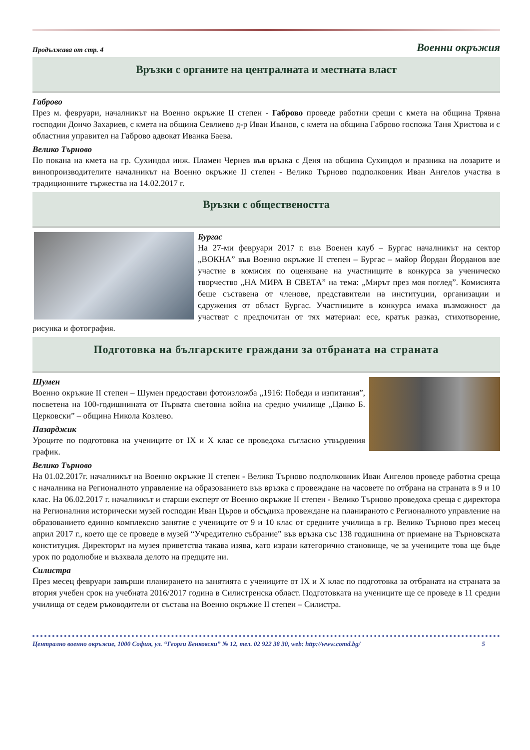Продължава от стр. 4 Военни окръжия
Връзки с органите на централната и местната власт
Габрово
През м. февруари, началникът на Военно окръжие II степен - Габрово проведе работни срещи с кмета на община Трявна господин Дончо Захариев, с кмета на община Севлиево д-р Иван Иванов, с кмета на община Габрово госпожа Таня Христова и с областния управител на Габрово адвокат Иванка Баева.
Велико Търново
По покана на кмета на гр. Сухиндол инж. Пламен Чернев във връзка с Деня на община Сухиндол и празника на лозарите и винопроизводителите началникът на Военно окръжие II степен - Велико Търново подполковник Иван Ангелов участва в традиционните тържества на 14.02.2017 г.
Връзки с обществеността
Бургас
На 27-ми февруари 2017 г. във Военен клуб – Бургас началникът на сектор „ВОКНА” във Военно окръжие II степен – Бургас – майор Йордан Йорданов взе участие в комисия по оценяване на участниците в конкурса за ученическо творчество „НА МИРА В СВЕТА” на тема: „Мирът през моя поглед”. Комисията беше съставена от членове, представители на институции, организации и сдружения от област Бургас. Участниците в конкурса имаха възможност да участват с предпочитан от тях материал: есе, кратък разказ, стихотворение, рисунка и фотография.
Подготовка на българските граждани за отбраната на страната
Шумен
Военно окръжие II степен – Шумен предостави фотоизложба „1916: Победи и изпитания”, посветена на 100-годишнината от Първата световна война на средно училище „Цанко Б. Церковски” – община Никола Козлево.
Пазарджик
Уроците по подготовка на учениците от IX и X клас се проведоха съгласно утвърдения график.
Велико Търново
На 01.02.2017г. началникът на Военно окръжие II степен - Велико Търново подполковник Иван Ангелов проведе работна среща с началника на Регионалното управление на образованието във връзка с провеждане на часовете по отбрана на страната в 9 и 10 клас. На 06.02.2017 г. началникът и старши експерт от Военно окръжие II степен - Велико Търново проведоха среща с директора на Регионалния исторически музей господин Иван Църов и обсъдиха провеждане на планираното с Регионалното управление на образованието единно комплексно занятие с учениците от 9 и 10 клас от средните училища в гр. Велико Търново през месец април 2017 г., което ще се проведе в музей “Учредително събрание” във връзка със 138 годишнина от приемане на Търновската конституция. Директорът на музея приветства такава изява, като изрази категорично становище, че за учениците това ще бъде урок по родолюбие и възхвала делото на предците ни.
Силистра
През месец февруари завърши планирането на занятията с учениците от IX и X клас по подготовка за отбраната на страната за втория учебен срок на учебната 2016/2017 година в Силистренска област. Подготовката на учениците ще се проведе в 11 средни училища от седем ръководители от състава на Военно окръжие II степен – Силистра.
Централно военно окръжие, 1000 София, ул. “Георги Бенковски” № 12, тел. 02 922 38 30, web: http://www.comd.bg/ 5